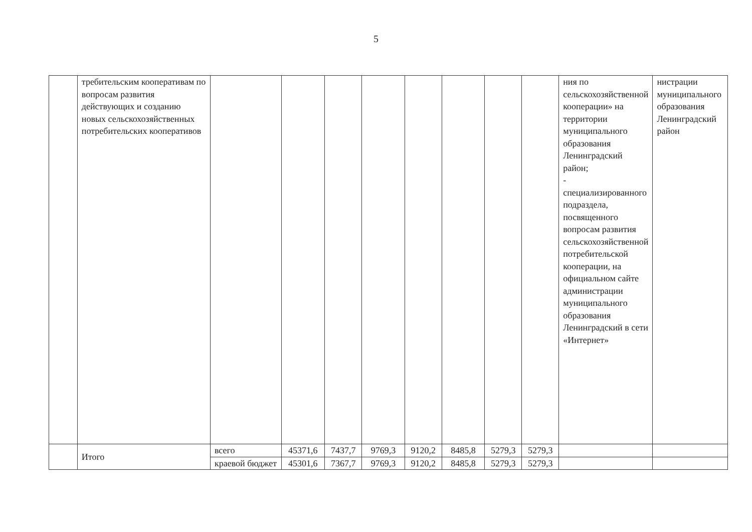5
| | требительским кооперативам по вопросам развития действующих и созданию новых сельскохозяйственных потребительских кооперативов | | | | | | | | | ния по сельскохозяйственной кооперации» на территории муниципального образования Ленинградский район; - специализированного подраздела, посвященного вопросам развития сельскохозяйственной потребительской кооперации, на официальном сайте администрации муниципального образования Ленинградский в сети «Интернет» | нистрации муниципального образования Ленинградский район |
| | Итого | всего | 45371,6 | 7437,7 | 9769,3 | 9120,2 | 8485,8 | 5279,3 | 5279,3 | | |
| | | краевой бюджет | 45301,6 | 7367,7 | 9769,3 | 9120,2 | 8485,8 | 5279,3 | 5279,3 | | |